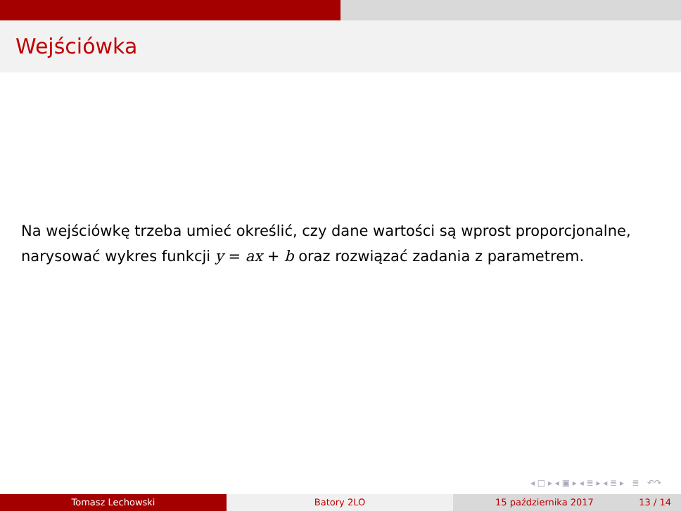Wejściówka
Na wejściówkę trzeba umieć określić, czy dane wartości są wprost proporcjonalne, narysować wykres funkcji y = ax + b oraz rozwiązać zadania z parametrem.
◂ □ ▸ ◂ ▣ ▸ ◂ ≣ ▸ ◂ ≣ ▸ ≣ ↶↷
Tomasz Lechowski Batory 2LO 15 października 2017 13 / 14